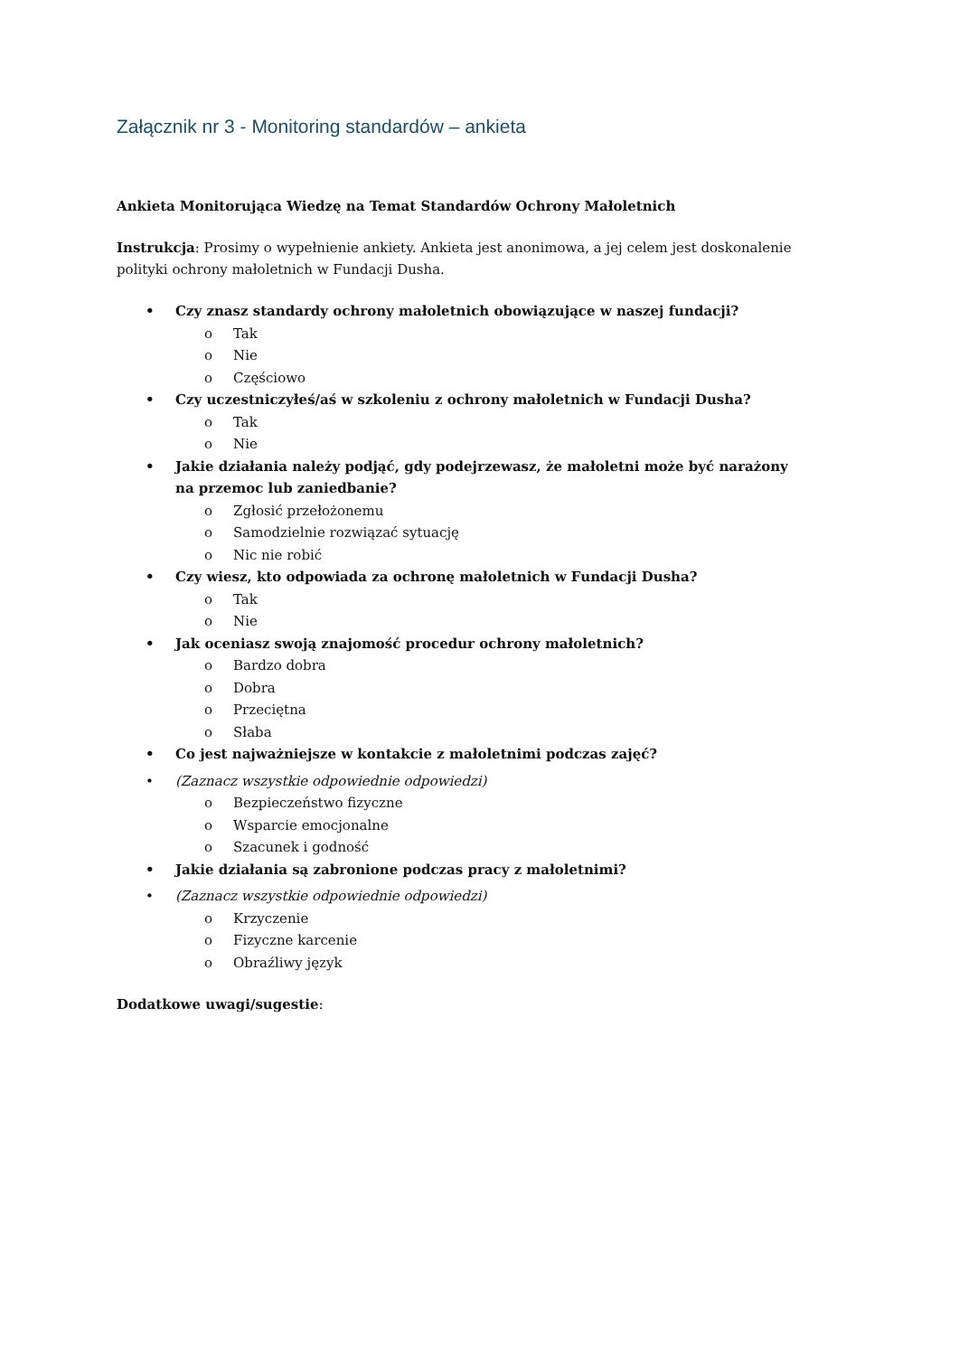Załącznik nr 3 - Monitoring standardów – ankieta
Ankieta Monitorująca Wiedzę na Temat Standardów Ochrony Małoletnich
Instrukcja: Prosimy o wypełnienie ankiety. Ankieta jest anonimowa, a jej celem jest doskonalenie polityki ochrony małoletnich w Fundacji Dusha.
• Czy znasz standardy ochrony małoletnich obowiązujące w naszej fundacji?
o Tak
o Nie
o Częściowo
• Czy uczestniczyłeś/aś w szkoleniu z ochrony małoletnich w Fundacji Dusha?
o Tak
o Nie
• Jakie działania należy podjąć, gdy podejrzewasz, że małoletni może być narażony na przemoc lub zaniedbanie?
o Zgłosić przełożonemu
o Samodzielnie rozwiązać sytuację
o Nic nie robić
• Czy wiesz, kto odpowiada za ochronę małoletnich w Fundacji Dusha?
o Tak
o Nie
• Jak oceniasz swoją znajomość procedur ochrony małoletnich?
o Bardzo dobra
o Dobra
o Przeciętna
o Słaba
• Co jest najważniejsze w kontakcie z małoletnimi podczas zajęć?
• (Zaznacz wszystkie odpowiednie odpowiedzi)
o Bezpieczeństwo fizyczne
o Wsparcie emocjonalne
o Szacunek i godność
• Jakie działania są zabronione podczas pracy z małoletnimi?
• (Zaznacz wszystkie odpowiednie odpowiedzi)
o Krzyczenie
o Fizyczne karcenie
o Obraźliwy język
Dodatkowe uwagi/sugestie: